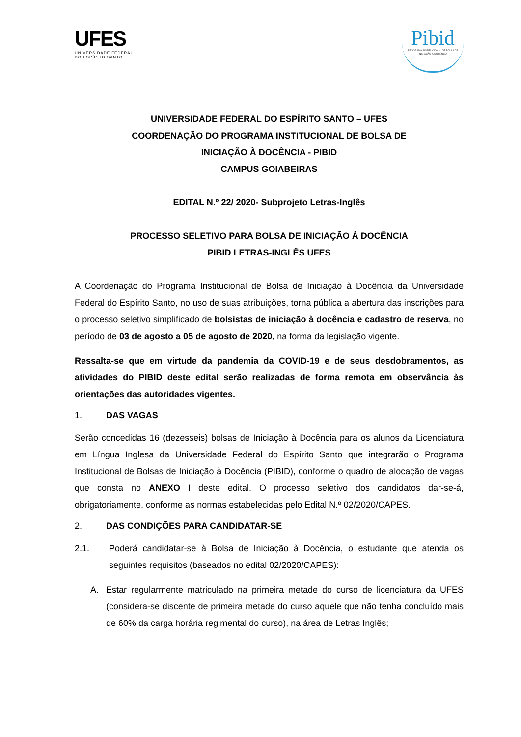UFES
UNIVERSIDADE FEDERAL DO ESPÍRITO SANTO
Pibid
PROGRAMA INSTITUCIONAL DE BOLSA DE INICIAÇÃO À DOCÊNCIA
UNIVERSIDADE FEDERAL DO ESPÍRITO SANTO – UFES
COORDENAÇÃO DO PROGRAMA INSTITUCIONAL DE BOLSA DE
INICIAÇÃO À DOCÊNCIA - PIBID
CAMPUS GOIABEIRAS
EDITAL N.º 22/ 2020- Subprojeto Letras-Inglês
PROCESSO SELETIVO PARA BOLSA DE INICIAÇÃO À DOCÊNCIA
PIBID LETRAS-INGLÊS UFES
A Coordenação do Programa Institucional de Bolsa de Iniciação à Docência da Universidade Federal do Espírito Santo, no uso de suas atribuições, torna pública a abertura das inscrições para o processo seletivo simplificado de bolsistas de iniciação à docência e cadastro de reserva, no período de 03 de agosto a 05 de agosto de 2020, na forma da legislação vigente.
Ressalta-se que em virtude da pandemia da COVID-19 e de seus desdobramentos, as atividades do PIBID deste edital serão realizadas de forma remota em observância às orientações das autoridades vigentes.
1. DAS VAGAS
Serão concedidas 16 (dezesseis) bolsas de Iniciação à Docência para os alunos da Licenciatura em Língua Inglesa da Universidade Federal do Espírito Santo que integrarão o Programa Institucional de Bolsas de Iniciação à Docência (PIBID), conforme o quadro de alocação de vagas que consta no ANEXO I deste edital. O processo seletivo dos candidatos dar-se-á, obrigatoriamente, conforme as normas estabelecidas pelo Edital N.º 02/2020/CAPES.
2. DAS CONDIÇÕES PARA CANDIDATAR-SE
2.1. Poderá candidatar-se à Bolsa de Iniciação à Docência, o estudante que atenda os seguintes requisitos (baseados no edital 02/2020/CAPES):
A. Estar regularmente matriculado na primeira metade do curso de licenciatura da UFES (considera-se discente de primeira metade do curso aquele que não tenha concluído mais de 60% da carga horária regimental do curso), na área de Letras Inglês;